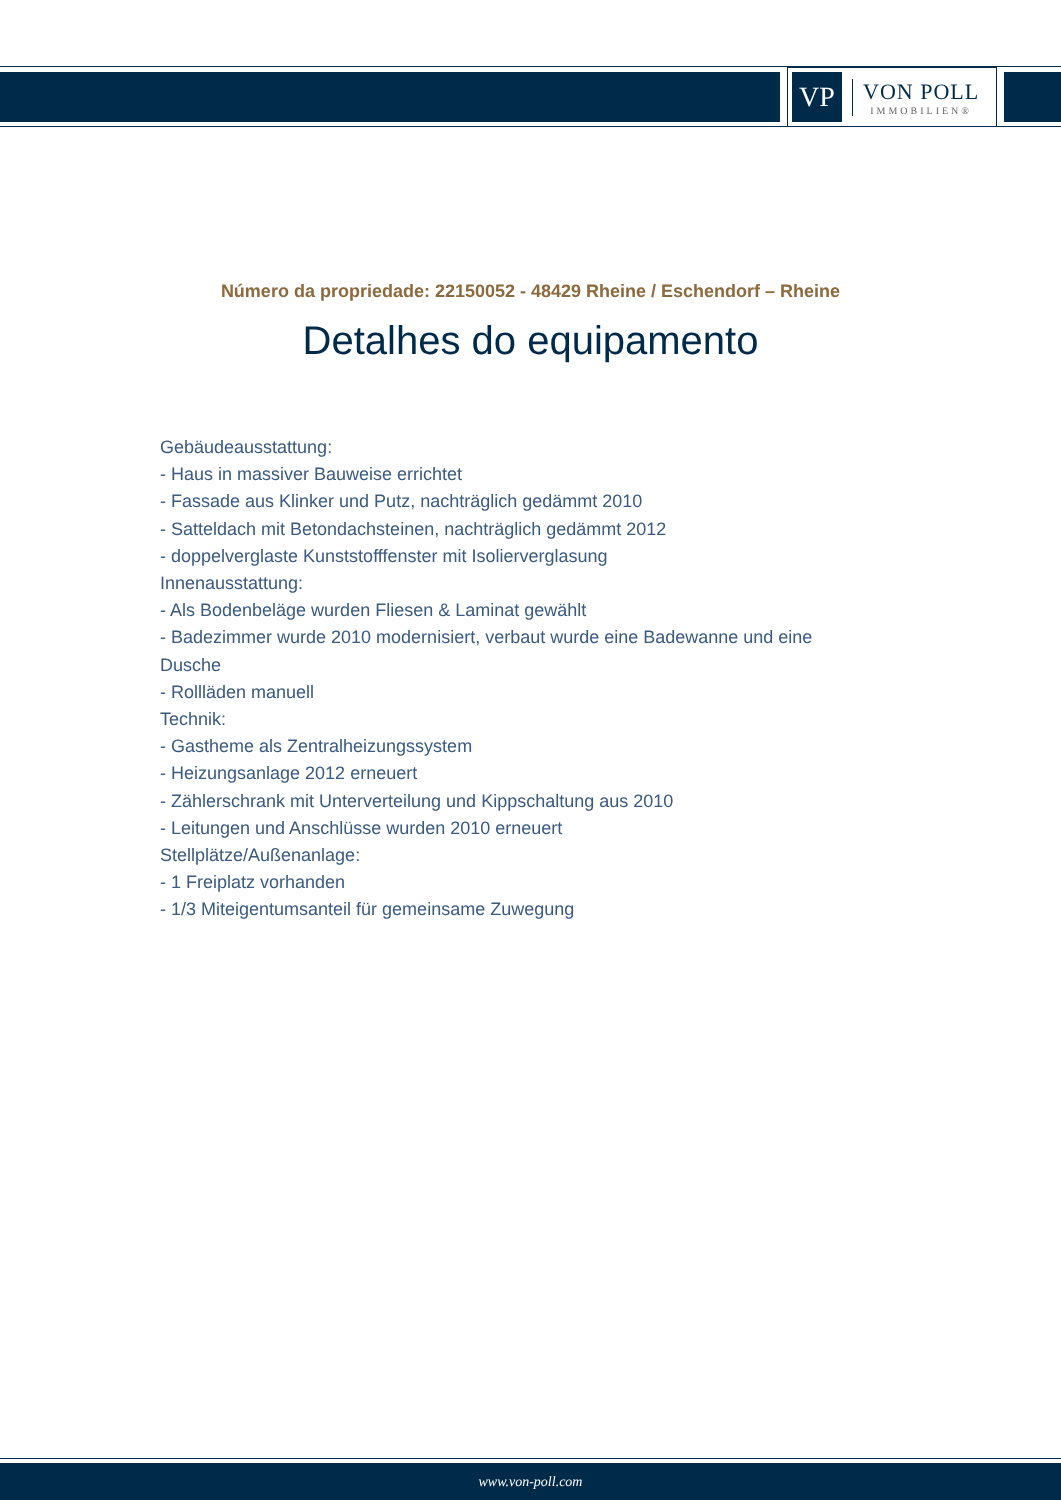VP
VON POLL
IMMOBILIEN®
Número da propriedade: 22150052 - 48429 Rheine / Eschendorf – Rheine
Detalhes do equipamento
Gebäudeausstattung:
- Haus in massiver Bauweise errichtet
- Fassade aus Klinker und Putz, nachträglich gedämmt 2010
- Satteldach mit Betondachsteinen, nachträglich gedämmt 2012
- doppelverglaste Kunststofffenster mit Isolierverglasung
Innenausstattung:
- Als Bodenbeläge wurden Fliesen & Laminat gewählt
- Badezimmer wurde 2010 modernisiert, verbaut wurde eine Badewanne und eine Dusche
- Rollläden manuell
Technik:
- Gastheme als Zentralheizungssystem
- Heizungsanlage 2012 erneuert
- Zählerschrank mit Unterverteilung und Kippschaltung aus 2010
- Leitungen und Anschlüsse wurden 2010 erneuert
Stellplätze/Außenanlage:
- 1 Freiplatz vorhanden
- 1/3 Miteigentumsanteil für gemeinsame Zuwegung
www.von-poll.com